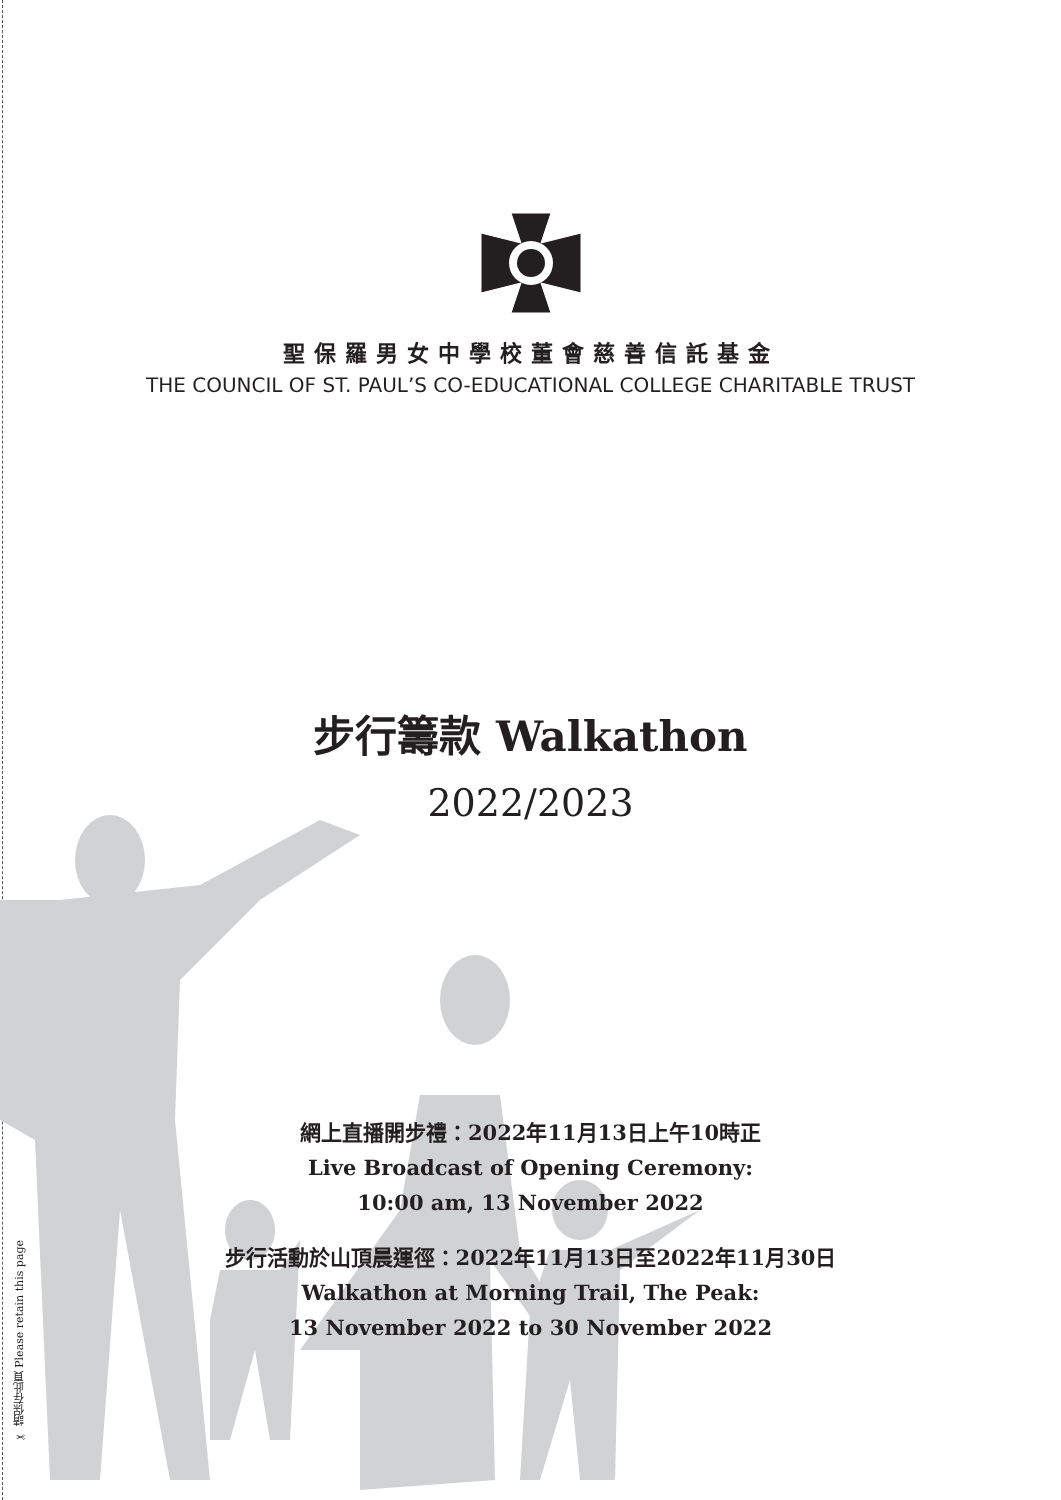✂ 請保存此頁 Please retain this page
聖保羅男女中學校董會慈善信託基金
THE COUNCIL OF ST. PAUL’S CO-EDUCATIONAL COLLEGE CHARITABLE TRUST
步行籌款 Walkathon
2022/2023
網上直播開步禮：2022年11月13日上午10時正
Live Broadcast of Opening Ceremony:
10:00 am, 13 November 2022
步行活動於山頂晨運徑：2022年11月13日至2022年11月30日
Walkathon at Morning Trail, The Peak:
13 November 2022 to 30 November 2022